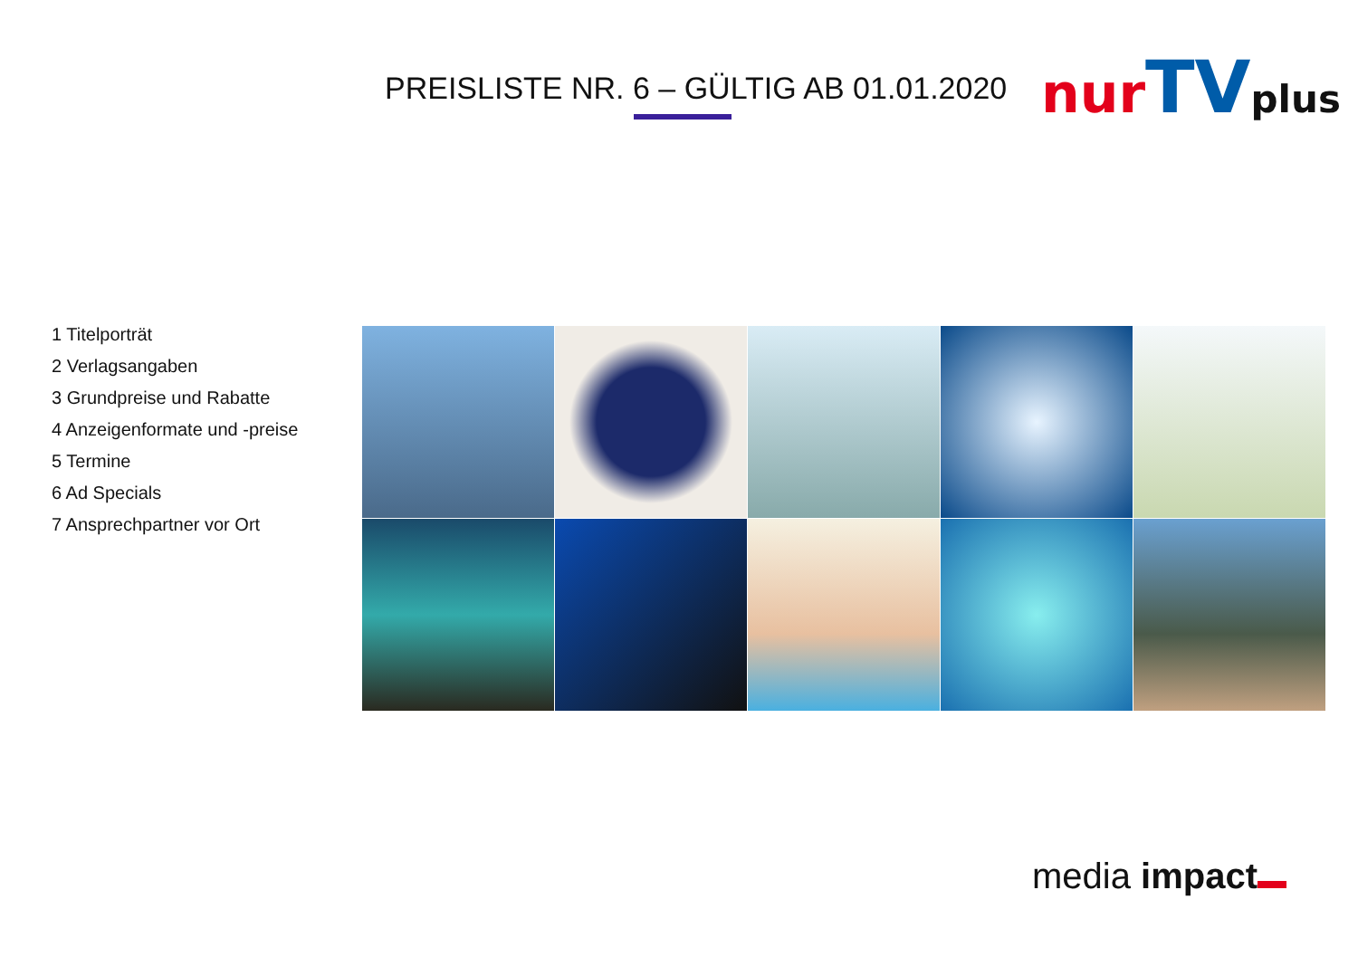PREISLISTE NR. 6 – GÜLTIG AB 01.01.2020
nur TV plus
1 Titelporträt
2 Verlagsangaben
3 Grundpreise und Rabatte
4 Anzeigenformate und -preise
5 Termine
6 Ad Specials
7 Ansprechpartner vor Ort
media impact